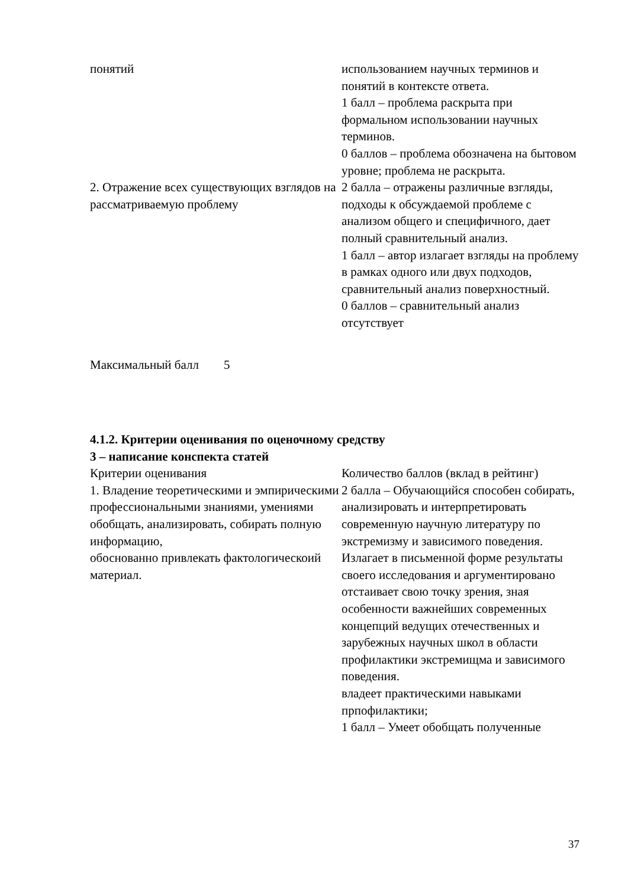| понятий | использованием научных терминов и понятий в контексте ответа. 1 балл – проблема раскрыта при формальном использовании научных терминов. 0 баллов – проблема обозначена на бытовом уровне; проблема не раскрыта. |
| 2. Отражение всех существующих взглядов на рассматриваемую проблему | 2 балла – отражены различные взгляды, подходы к обсуждаемой проблеме с анализом общего и специфичного, дает полный сравнительный анализ. 1 балл – автор излагает взгляды на проблему в рамках одного или двух подходов, сравнительный анализ поверхностный. 0 баллов – сравнительный анализ отсутствует |
Максимальный балл 5
4.1.2. Критерии оценивания по оценочному средству
3 – написание конспекта статей
| Критерии оценивания | Количество баллов (вклад в рейтинг) |
| 1. Владение теоретическими и эмпирическими профессиональными знаниями, умениями обобщать, анализировать, собирать полную информацию, обоснованно привлекать фактологическоий материал. | 2 балла – Обучающийся способен собирать, анализировать и интерпретировать современную научную литературу по экстремизму и зависимого поведения. Излагает в письменной форме результаты своего исследования и аргументировано отстаивает свою точку зрения, зная особенности важнейших современных концепций ведущих отечественных и зарубежных научных школ в области профилактики экстремищма и зависимого поведения. владеет практическими навыками прпофилактики; 1 балл – Умеет обобщать полученные |
37